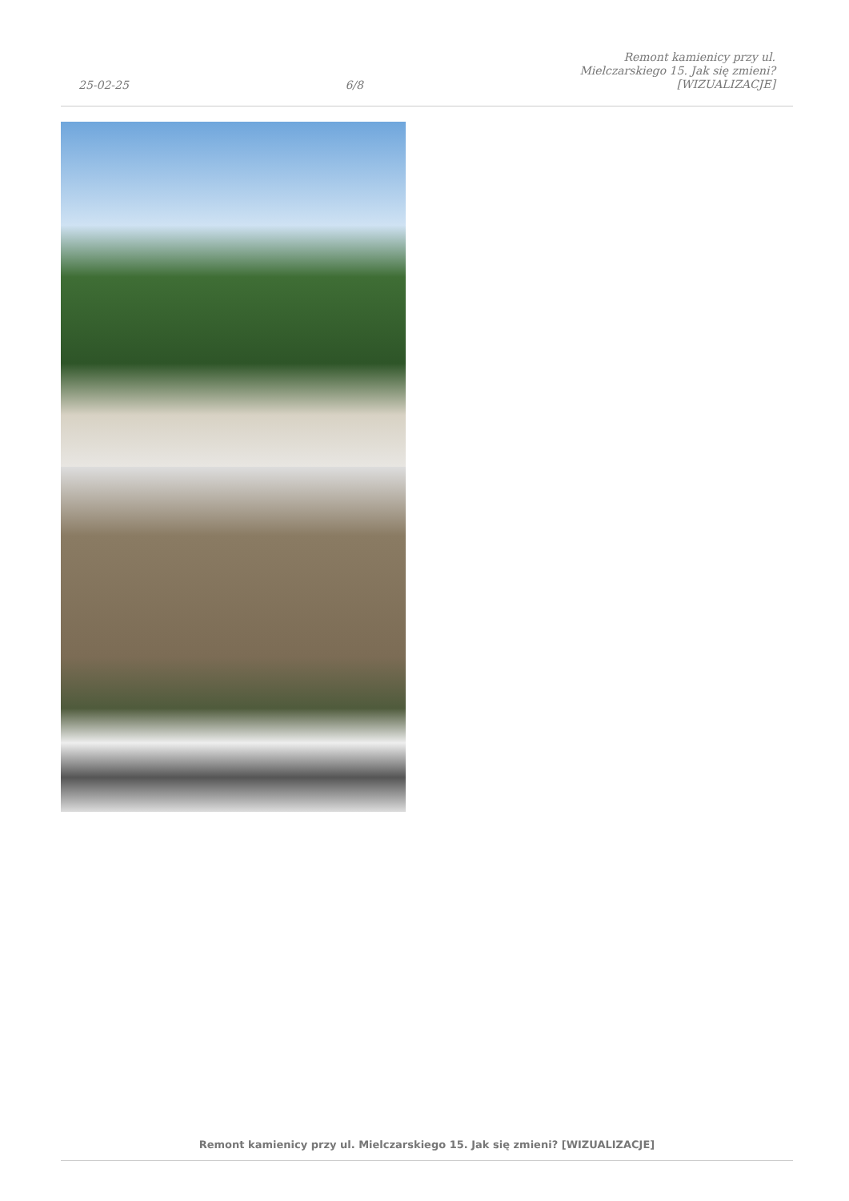25-02-25 6/8 Remont kamienicy przy ul.
Mielczarskiego 15. Jak się zmieni?
[WIZUALIZACJE]
Remont kamienicy przy ul. Mielczarskiego 15. Jak się zmieni? [WIZUALIZACJE]